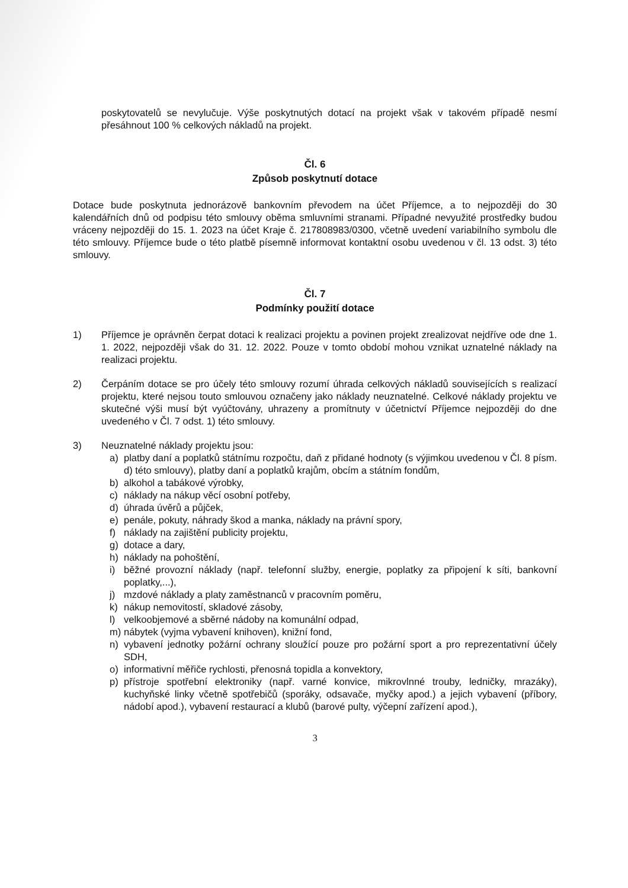poskytovatelů se nevylučuje. Výše poskytnutých dotací na projekt však v takovém případě nesmí přesáhnout 100 % celkových nákladů na projekt.
Čl. 6
Způsob poskytnutí dotace
Dotace bude poskytnuta jednorázově bankovním převodem na účet Příjemce, a to nejpozději do 30 kalendářních dnů od podpisu této smlouvy oběma smluvními stranami. Případné nevyužité prostředky budou vráceny nejpozději do 15. 1. 2023 na účet Kraje č. 217808983/0300, včetně uvedení variabilního symbolu dle této smlouvy. Příjemce bude o této platbě písemně informovat kontaktní osobu uvedenou v čl. 13 odst. 3) této smlouvy.
Čl. 7
Podmínky použití dotace
1) Příjemce je oprávněn čerpat dotaci k realizaci projektu a povinen projekt zrealizovat nejdříve ode dne 1. 1. 2022, nejpozději však do 31. 12. 2022. Pouze v tomto období mohou vznikat uznatelné náklady na realizaci projektu.
2) Čerpáním dotace se pro účely této smlouvy rozumí úhrada celkových nákladů souvisejících s realizací projektu, které nejsou touto smlouvou označeny jako náklady neuznatelné. Celkové náklady projektu ve skutečné výši musí být vyúčtovány, uhrazeny a promítnuty v účetnictví Příjemce nejpozději do dne uvedeného v Čl. 7 odst. 1) této smlouvy.
3) Neuznatelné náklady projektu jsou:
a) platby daní a poplatků státnímu rozpočtu, daň z přidané hodnoty (s výjimkou uvedenou v Čl. 8 písm. d) této smlouvy), platby daní a poplatků krajům, obcím a státním fondům,
b) alkohol a tabákové výrobky,
c) náklady na nákup věcí osobní potřeby,
d) úhrada úvěrů a půjček,
e) penále, pokuty, náhrady škod a manka, náklady na právní spory,
f) náklady na zajištění publicity projektu,
g) dotace a dary,
h) náklady na pohoštění,
i) běžné provozní náklady (např. telefonní služby, energie, poplatky za připojení k síti, bankovní poplatky,...),
j) mzdové náklady a platy zaměstnanců v pracovním poměru,
k) nákup nemovitostí, skladové zásoby,
l) velkoobjemové a sběrné nádoby na komunální odpad,
m) nábytek (vyjma vybavení knihoven), knižní fond,
n) vybavení jednotky požární ochrany sloužící pouze pro požární sport a pro reprezentativní účely SDH,
o) informativní měřiče rychlosti, přenosná topidla a konvektory,
p) přístroje spotřební elektroniky (např. varné konvice, mikrovlnné trouby, ledničky, mrazáky), kuchyňské linky včetně spotřebičů (sporáky, odsavače, myčky apod.) a jejich vybavení (příbory, nádobí apod.), vybavení restaurací a klubů (barové pulty, výčepní zařízení apod.),
3